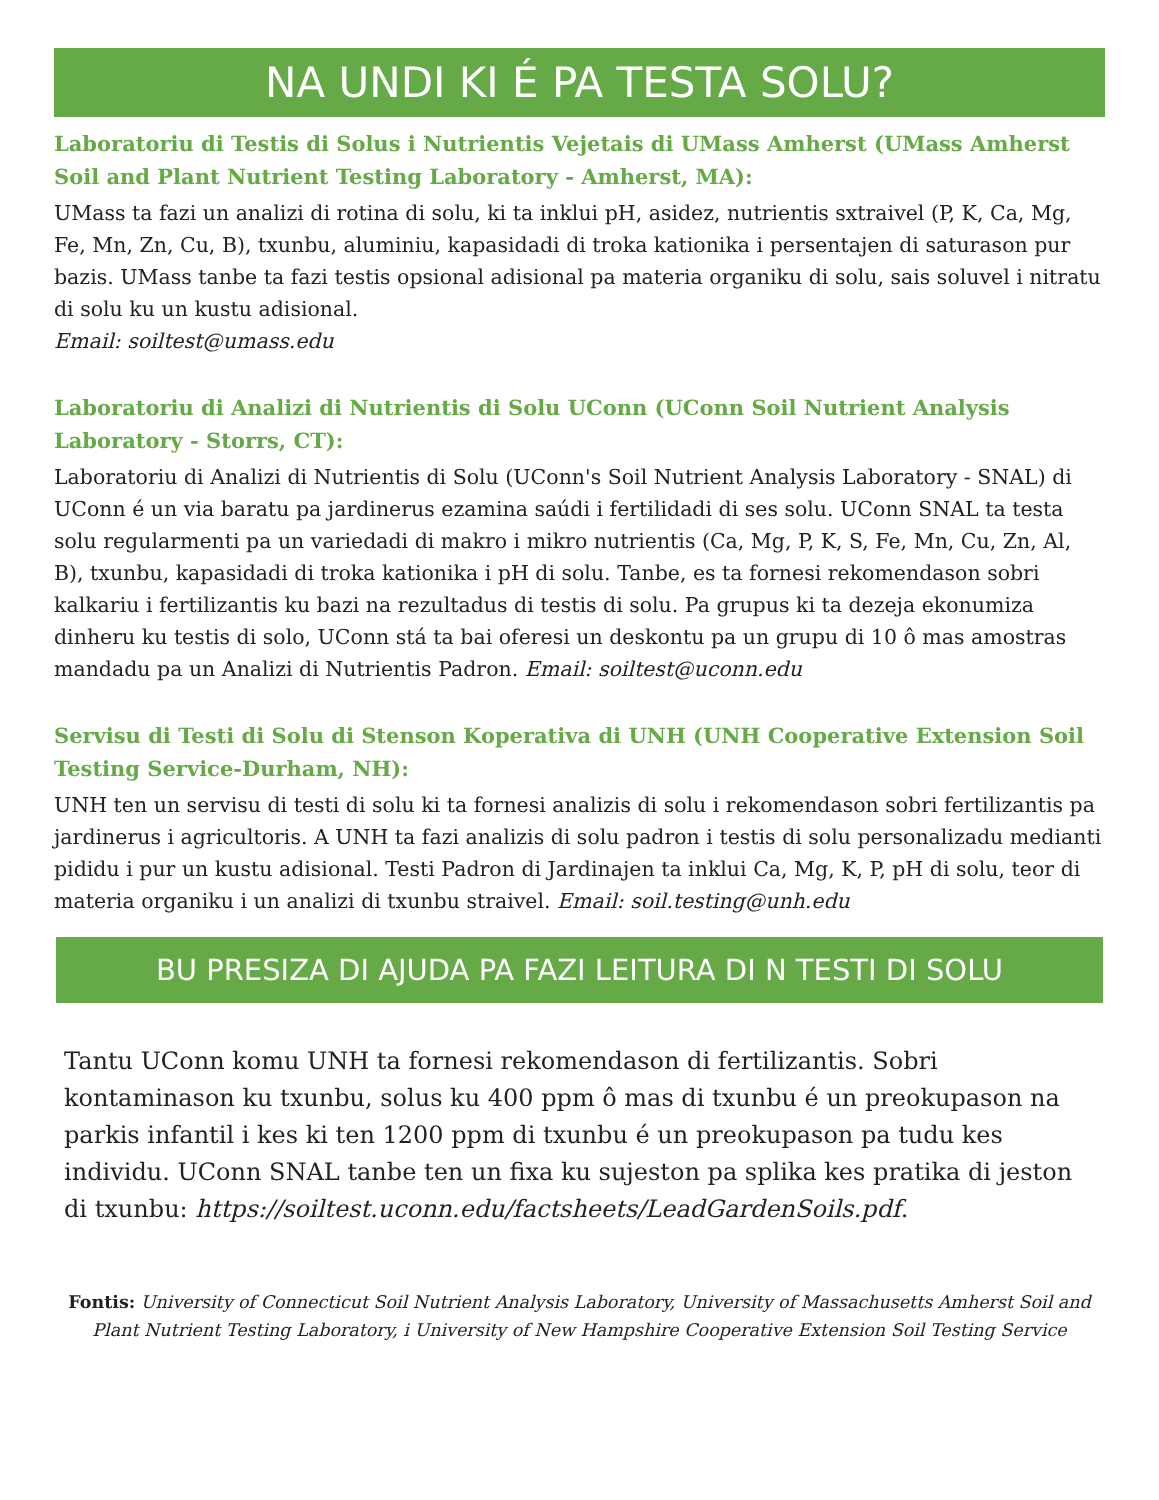NA UNDI KI É PA TESTA SOLU?
Laboratoriu di Testis di Solus i Nutrientis Vejetais di UMass Amherst (UMass Amherst Soil and Plant Nutrient Testing Laboratory - Amherst, MA):
UMass ta fazi un analizi di rotina di solu, ki ta inklui pH, asidez, nutrientis sxtraivel (P, K, Ca, Mg, Fe, Mn, Zn, Cu, B), txunbu, aluminiu, kapasidadi di troka kationika i persentajen di saturason pur bazis. UMass tanbe ta fazi testis opsional adisional pa materia organiku di solu, sais soluvel i nitratu di solu ku un kustu adisional.
Email: soiltest@umass.edu
Laboratoriu di Analizi di Nutrientis di Solu UConn (UConn Soil Nutrient Analysis Laboratory - Storrs, CT):
Laboratoriu di Analizi di Nutrientis di Solu (UConn's Soil Nutrient Analysis Laboratory - SNAL) di UConn é un via baratu pa jardinerus ezamina saúdi i fertilidadi di ses solu. UConn SNAL ta testa solu regularmenti pa un variedadi di makro i mikro nutrientis (Ca, Mg, P, K, S, Fe, Mn, Cu, Zn, Al, B), txunbu, kapasidadi di troka kationika i pH di solu. Tanbe, es ta fornesi rekomendason sobri kalkariu i fertilizantis ku bazi na rezultadus di testis di solu. Pa grupus ki ta dezeja ekonumiza dinheru ku testis di solo, UConn stá ta bai oferesi un deskontu pa un grupu di 10 ô mas amostras mandadu pa un Analizi di Nutrientis Padron. Email: soiltest@uconn.edu
Servisu di Testi di Solu di Stenson Koperativa di UNH (UNH Cooperative Extension Soil Testing Service-Durham, NH):
UNH ten un servisu di testi di solu ki ta fornesi analizis di solu i rekomendason sobri fertilizantis pa jardinerus i agricultoris. A UNH ta fazi analizis di solu padron i testis di solu personalizadu medianti pididu i pur un kustu adisional. Testi Padron di Jardinajen ta inklui Ca, Mg, K, P, pH di solu, teor di materia organiku i un analizi di txunbu straivel. Email: soil.testing@unh.edu
BU PRESIZA DI AJUDA PA FAZI LEITURA DI N TESTI DI SOLU
Tantu UConn komu UNH ta fornesi rekomendason di fertilizantis. Sobri kontaminason ku txunbu, solus ku 400 ppm ô mas di txunbu é un preokupason na parkis infantil i kes ki ten 1200 ppm di txunbu é un preokupason pa tudu kes individu. UConn SNAL tanbe ten un fixa ku sujeston pa splika kes pratika di jeston di txunbu: https://soiltest.uconn.edu/factsheets/LeadGardenSoils.pdf.
Fontis: University of Connecticut Soil Nutrient Analysis Laboratory, University of Massachusetts Amherst Soil and Plant Nutrient Testing Laboratory, i University of New Hampshire Cooperative Extension Soil Testing Service